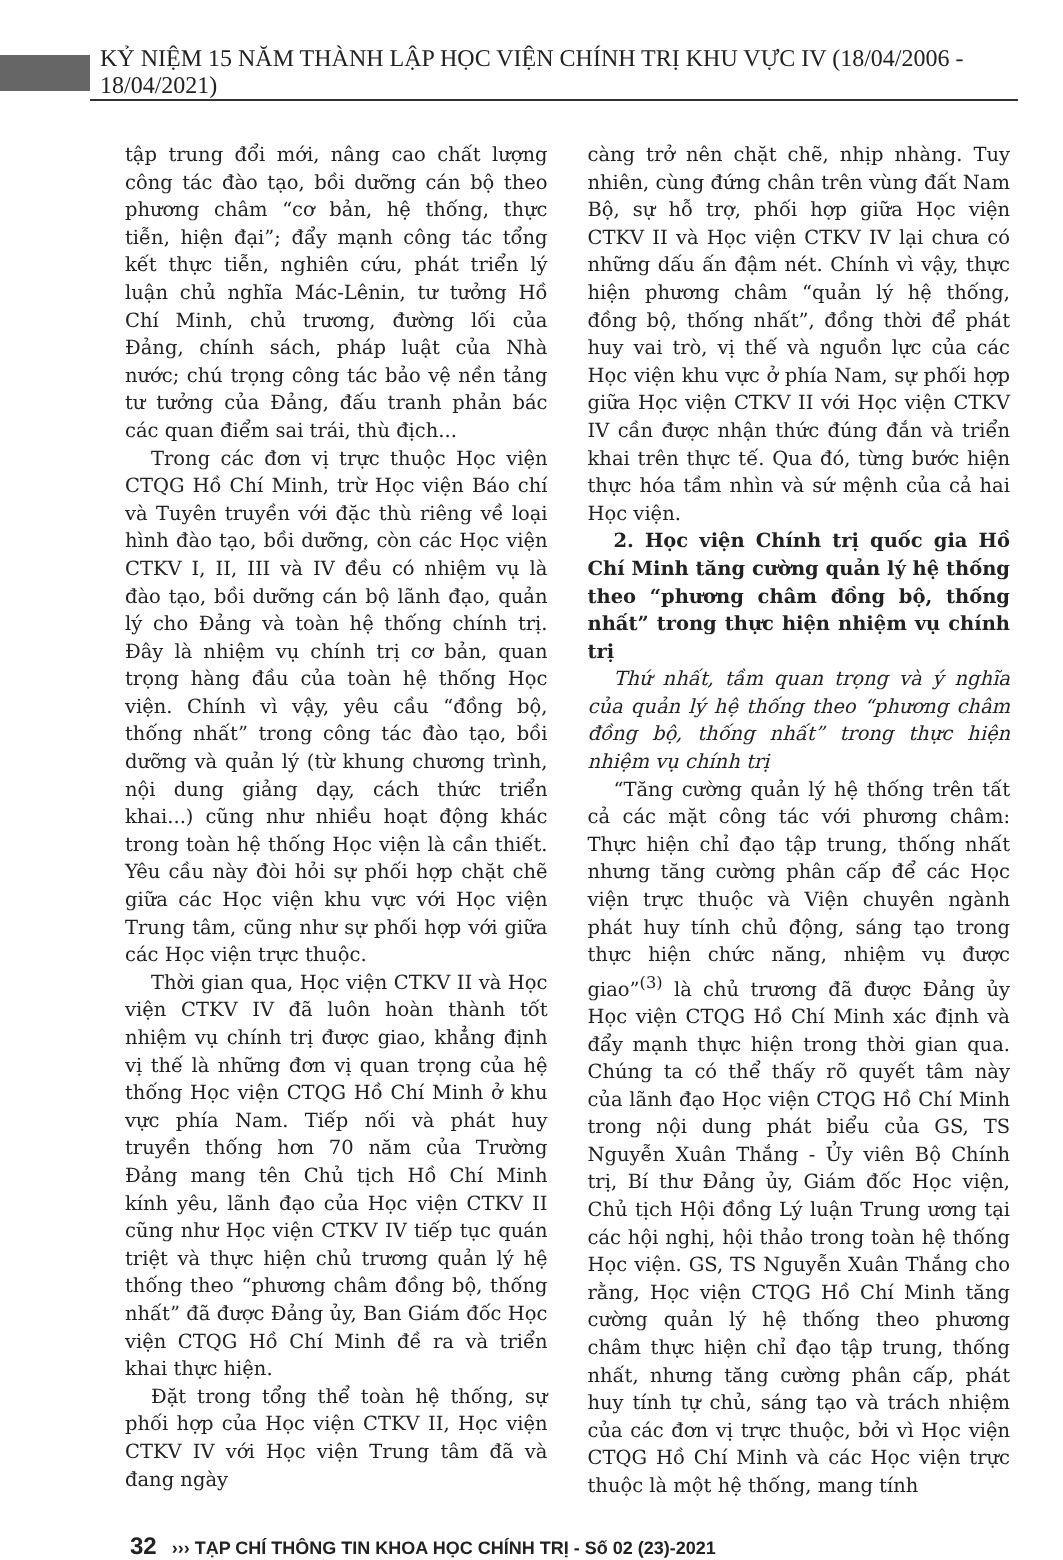KỶ NIỆM 15 NĂM THÀNH LẬP HỌC VIỆN CHÍNH TRỊ KHU VỰC IV (18/04/2006 - 18/04/2021)
tập trung đổi mới, nâng cao chất lượng công tác đào tạo, bồi dưỡng cán bộ theo phương châm “cơ bản, hệ thống, thực tiễn, hiện đại”; đẩy mạnh công tác tổng kết thực tiễn, nghiên cứu, phát triển lý luận chủ nghĩa Mác-Lênin, tư tưởng Hồ Chí Minh, chủ trương, đường lối của Đảng, chính sách, pháp luật của Nhà nước; chú trọng công tác bảo vệ nền tảng tư tưởng của Đảng, đấu tranh phản bác các quan điểm sai trái, thù địch...
Trong các đơn vị trực thuộc Học viện CTQG Hồ Chí Minh, trừ Học viện Báo chí và Tuyên truyền với đặc thù riêng về loại hình đào tạo, bồi dưỡng, còn các Học viện CTKV I, II, III và IV đều có nhiệm vụ là đào tạo, bồi dưỡng cán bộ lãnh đạo, quản lý cho Đảng và toàn hệ thống chính trị. Đây là nhiệm vụ chính trị cơ bản, quan trọng hàng đầu của toàn hệ thống Học viện. Chính vì vậy, yêu cầu “đồng bộ, thống nhất” trong công tác đào tạo, bồi dưỡng và quản lý (từ khung chương trình, nội dung giảng dạy, cách thức triển khai...) cũng như nhiều hoạt động khác trong toàn hệ thống Học viện là cần thiết. Yêu cầu này đòi hỏi sự phối hợp chặt chẽ giữa các Học viện khu vực với Học viện Trung tâm, cũng như sự phối hợp với giữa các Học viện trực thuộc.
Thời gian qua, Học viện CTKV II và Học viện CTKV IV đã luôn hoàn thành tốt nhiệm vụ chính trị được giao, khẳng định vị thế là những đơn vị quan trọng của hệ thống Học viện CTQG Hồ Chí Minh ở khu vực phía Nam. Tiếp nối và phát huy truyền thống hơn 70 năm của Trường Đảng mang tên Chủ tịch Hồ Chí Minh kính yêu, lãnh đạo của Học viện CTKV II cũng như Học viện CTKV IV tiếp tục quán triệt và thực hiện chủ trương quản lý hệ thống theo “phương châm đồng bộ, thống nhất” đã được Đảng ủy, Ban Giám đốc Học viện CTQG Hồ Chí Minh đề ra và triển khai thực hiện.
Đặt trong tổng thể toàn hệ thống, sự phối hợp của Học viện CTKV II, Học viện CTKV IV với Học viện Trung tâm đã và đang ngày
càng trở nên chặt chẽ, nhịp nhàng. Tuy nhiên, cùng đứng chân trên vùng đất Nam Bộ, sự hỗ trợ, phối hợp giữa Học viện CTKV II và Học viện CTKV IV lại chưa có những dấu ấn đậm nét. Chính vì vậy, thực hiện phương châm “quản lý hệ thống, đồng bộ, thống nhất”, đồng thời để phát huy vai trò, vị thế và nguồn lực của các Học viện khu vực ở phía Nam, sự phối hợp giữa Học viện CTKV II với Học viện CTKV IV cần được nhận thức đúng đắn và triển khai trên thực tế. Qua đó, từng bước hiện thực hóa tầm nhìn và sứ mệnh của cả hai Học viện.
2. Học viện Chính trị quốc gia Hồ Chí Minh tăng cường quản lý hệ thống theo “phương châm đồng bộ, thống nhất” trong thực hiện nhiệm vụ chính trị
Thứ nhất, tầm quan trọng và ý nghĩa của quản lý hệ thống theo “phương châm đồng bộ, thống nhất” trong thực hiện nhiệm vụ chính trị
“Tăng cường quản lý hệ thống trên tất cả các mặt công tác với phương châm: Thực hiện chỉ đạo tập trung, thống nhất nhưng tăng cường phân cấp để các Học viện trực thuộc và Viện chuyên ngành phát huy tính chủ động, sáng tạo trong thực hiện chức năng, nhiệm vụ được giao”<sup>(3)</sup> là chủ trương đã được Đảng ủy Học viện CTQG Hồ Chí Minh xác định và đẩy mạnh thực hiện trong thời gian qua. Chúng ta có thể thấy rõ quyết tâm này của lãnh đạo Học viện CTQG Hồ Chí Minh trong nội dung phát biểu của GS, TS Nguyễn Xuân Thắng - Ủy viên Bộ Chính trị, Bí thư Đảng ủy, Giám đốc Học viện, Chủ tịch Hội đồng Lý luận Trung ương tại các hội nghị, hội thảo trong toàn hệ thống Học viện. GS, TS Nguyễn Xuân Thắng cho rằng, Học viện CTQG Hồ Chí Minh tăng cường quản lý hệ thống theo phương châm thực hiện chỉ đạo tập trung, thống nhất, nhưng tăng cường phân cấp, phát huy tính tự chủ, sáng tạo và trách nhiệm của các đơn vị trực thuộc, bởi vì Học viện CTQG Hồ Chí Minh và các Học viện trực thuộc là một hệ thống, mang tính
32 ››› TẠP CHÍ THÔNG TIN KHOA HỌC CHÍNH TRỊ - Số 02 (23)-2021